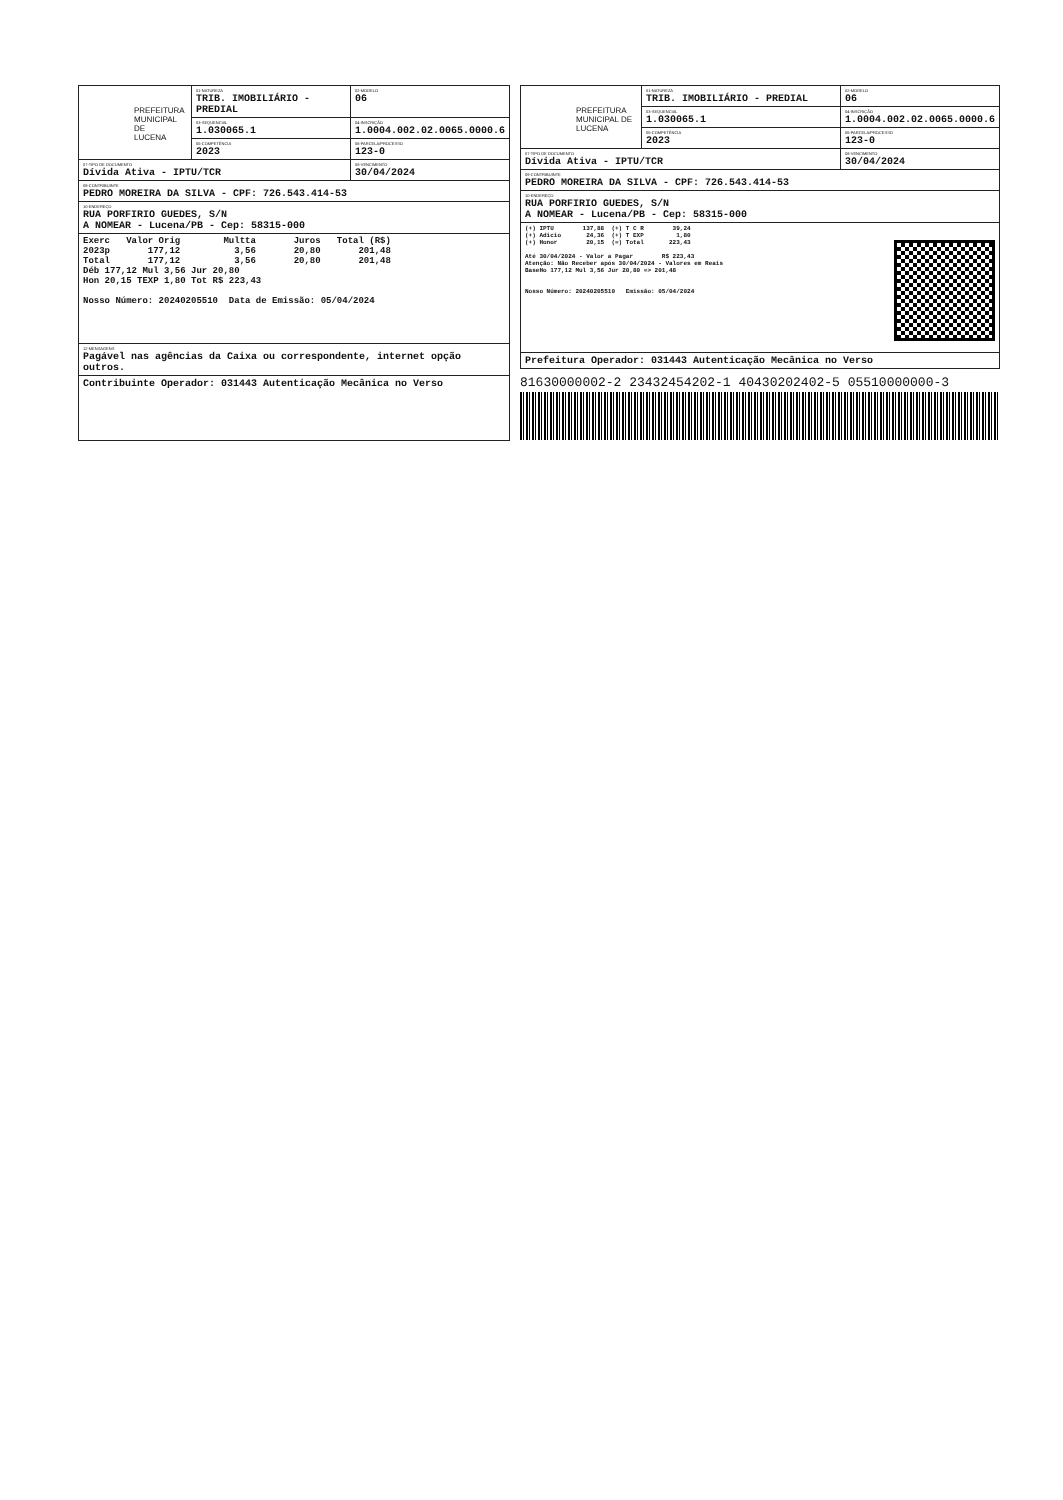| PREFEITURA MUNICIPAL DE LUCENA | 01-NATUREZA TRIB. IMOBILIÁRIO - PREDIAL | 02-MODELO 06 |
| | 03-SEQUENCIAL 1.030065.1 | 04-INSCRIÇÃO 1.0004.002.02.0065.0000.6 |
| | 05-COMPETÊNCIA 2023 | 06-PARCELA/PROCESSO 123-0 |
| 07-TIPO DE DOCUMENTO Dívida Ativa - IPTU/TCR | | 08-VENCIMENTO 30/04/2024 |
| 09-CONTRIBUINTE PEDRO MOREIRA DA SILVA - CPF: 726.543.414-53 | | |
| 10-ENDEREÇO RUA PORFIRIO GUEDES, S/N A NOMEAR - Lucena/PB - Cep: 58315-000 | | |
| Exerc Valor Orig Multta Juros Total (R$) 2023p 177,12 3,56 20,80 201,48 Total 177,12 3,56 20,80 201,48 Déb 177,12 Mul 3,56 Jur 20,80 Hon 20,15 TEXP 1,80 Tot R$ 223,43 Nosso Número: 20240205510 Data de Emissão: 05/04/2024 | | |
| 12-MENSAGENS Pagável nas agências da Caixa ou correspondente, internet opção outros. | | |
| Contribuinte Operador: 031443 Autenticação Mecânica no Verso | | |
| PREFEITURA MUNICIPAL DE LUCENA | 01-NATUREZA TRIB. IMOBILIÁRIO - PREDIAL | 02-MODELO 06 |
| | 03-SEQUENCIAL 1.030065.1 | 04-INSCRIÇÃO 1.0004.002.02.0065.0000.6 |
| | 05-COMPETÊNCIA 2023 | 06-PARCELA/PROCESSO 123-0 |
| 07-TIPO DE DOCUMENTO Dívida Ativa - IPTU/TCR | | 08-VENCIMENTO 30/04/2024 |
| 09-CONTRIBUINTE PEDRO MOREIRA DA SILVA - CPF: 726.543.414-53 | | |
| 10-ENDEREÇO RUA PORFIRIO GUEDES, S/N A NOMEAR - Lucena/PB - Cep: 58315-000 | | |
| (+) IPTU 137,88 (+) T C R 39,24 (+) Adicio 24,36 (+) T EXP 1,80 (+) Honor 20,15 (=) Total 223,43 Até 30/04/2024 - Valor a Pagar R$ 223,43 Atenção: Não Receber após 30/04/2024 - Valores em Reais BaseHo 177,12 Mul 3,56 Jur 20,80 => 201,48 Nosso Número: 20240205510 Emissão: 05/04/2024 | | |
| Prefeitura Operador: 031443 Autenticação Mecânica no Verso | | |
81630000002-2 23432454202-1 40430202402-5 05510000000-3